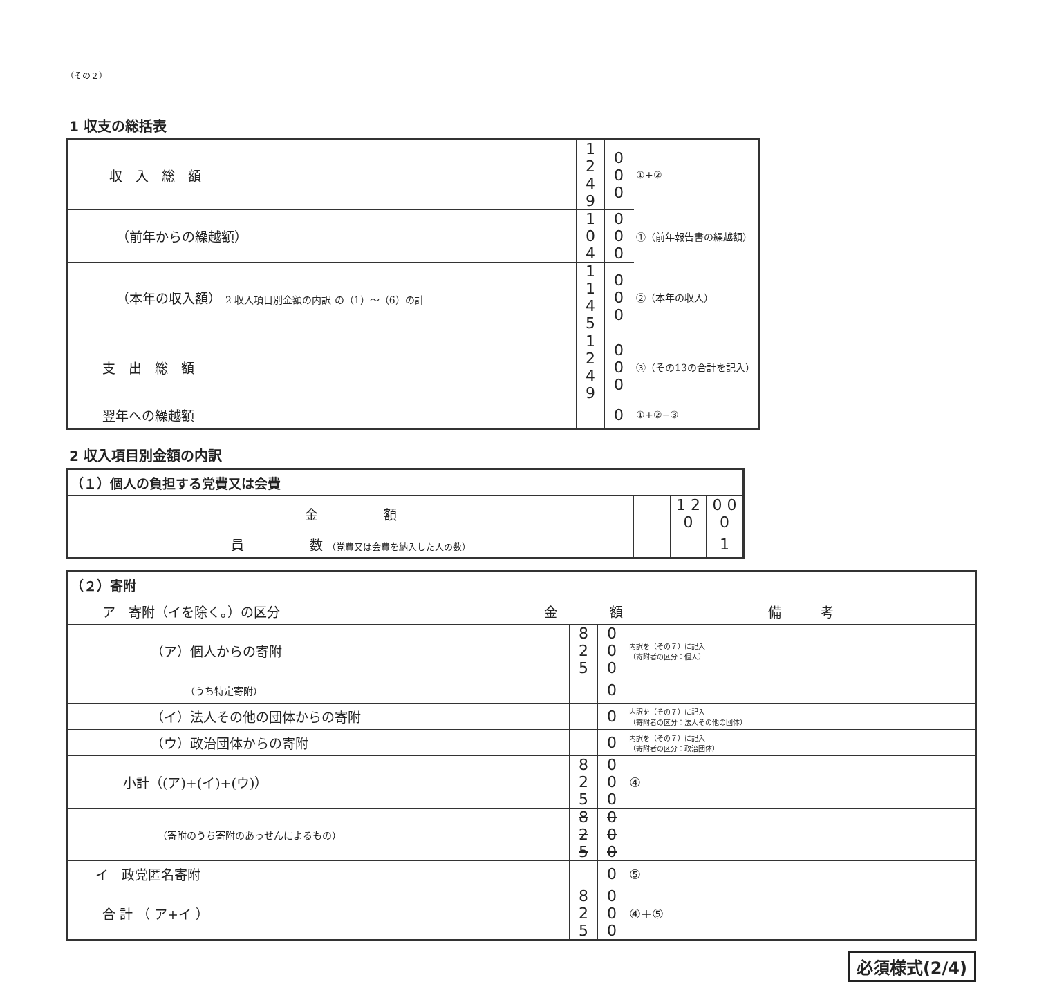（その２）
1 収支の総括表
| 収 入 総 額 | | 1 2 4 9 | 0 0 0 | ①+② |
| （前年からの繰越額） | | 1 0 4 | 0 0 0 | ①（前年報告書の繰越額） |
| （本年の収入額） 2 収入項目別金額の内訳 の（1）～（6）の計 | | 1 1 4 5 | 0 0 0 | ②（本年の収入） |
| 支 出 総 額 | | 1 2 4 9 | 0 0 0 | ③（その13の合計を記入） |
| 翌年への繰越額 | | | 0 | ①+②−③ |
2 収入項目別金額の内訳
| （１）個人の負担する党費又は会費 | | | |
| 金 額 | | 1 2 0 | 0 0 0 |
| 員 数 （党費又は会費を納入した人の数） | | | 1 |
| （２）寄附 | | | | |
| ア 寄附（イを除く。）の区分 | 金 額 | | | 備 考 |
| （ア）個人からの寄附 | | 8 2 5 | 0 0 0 | 内訳を（その７）に記入 （寄附者の区分：個人） |
| （うち特定寄附） | | | 0 | |
| （イ）法人その他の団体からの寄附 | | | 0 | 内訳を（その７）に記入 （寄附者の区分：法人その他の団体） |
| （ウ）政治団体からの寄附 | | | 0 | 内訳を（その７）に記入 （寄附者の区分：政治団体） |
| 小計（(ア)+(イ)+(ウ)） | | 8 2 5 | 0 0 0 | ④ |
| （寄附のうち寄附のあっせんによるもの） | | 8 2 5 | 0 0 0 | |
| イ 政党匿名寄附 | | | 0 | ⑤ |
| 合 計 （ ア+イ ） | | 8 2 5 | 0 0 0 | ④+⑤ |
必須様式(2/4)